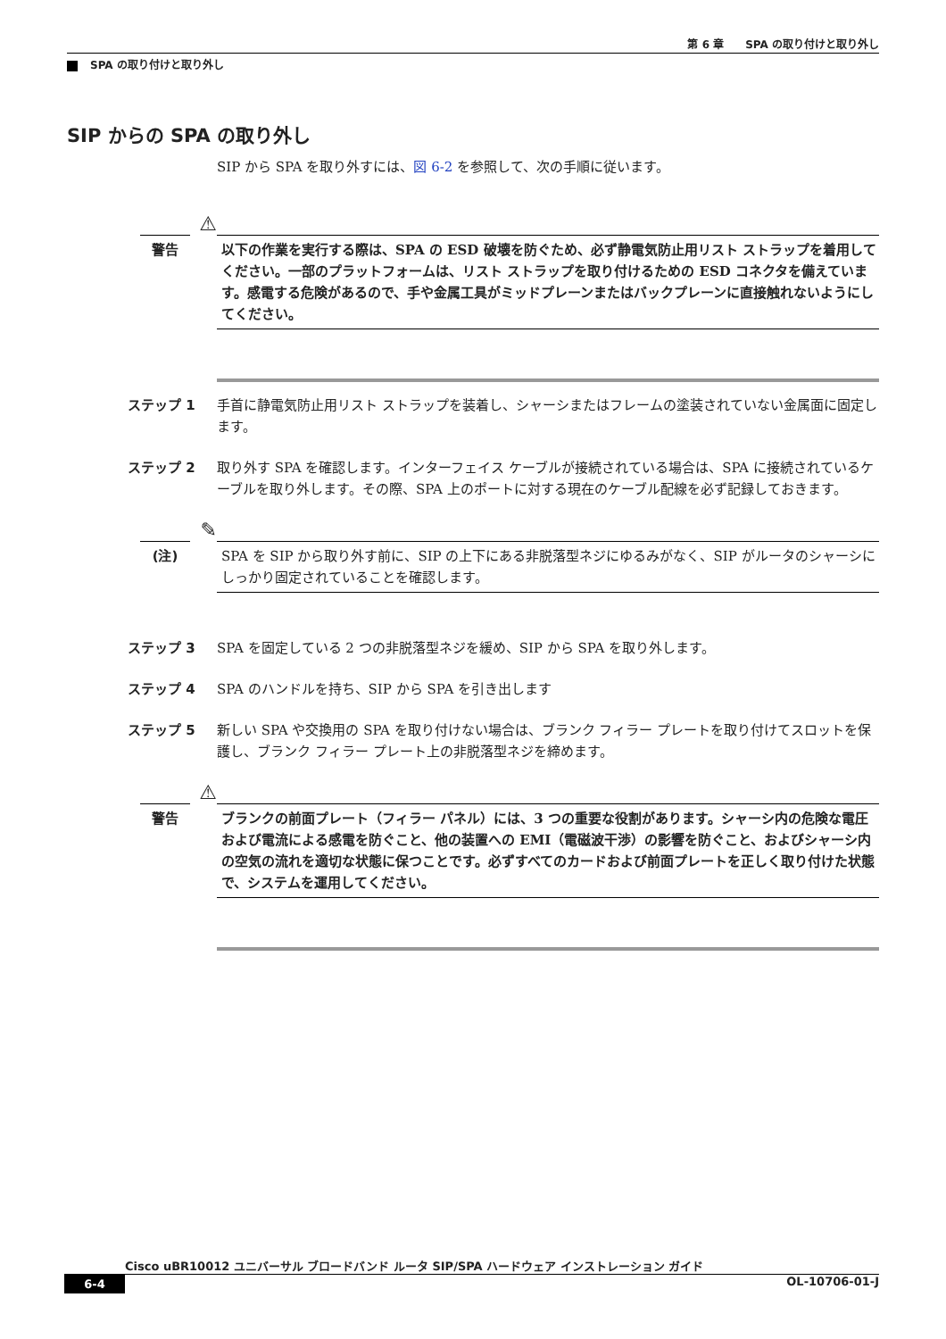第 6 章　　SPA の取り付けと取り外し
SPA の取り付けと取り外し
SIP からの SPA の取り外し
SIP から SPA を取り外すには、図 6-2 を参照して、次の手順に従います。
⚠
警告
以下の作業を実行する際は、SPA の ESD 破壊を防ぐため、必ず静電気防止用リスト ストラップを着用してください。一部のプラットフォームは、リスト ストラップを取り付けるための ESD コネクタを備えています。感電する危険があるので、手や金属工具がミッドプレーンまたはバックプレーンに直接触れないようにしてください。
ステップ 1 手首に静電気防止用リスト ストラップを装着し、シャーシまたはフレームの塗装されていない金属面に固定します。
ステップ 2 取り外す SPA を確認します。インターフェイス ケーブルが接続されている場合は、SPA に接続されているケーブルを取り外します。その際、SPA 上のポートに対する現在のケーブル配線を必ず記録しておきます。
✎
(注)
SPA を SIP から取り外す前に、SIP の上下にある非脱落型ネジにゆるみがなく、SIP がルータのシャーシにしっかり固定されていることを確認します。
ステップ 3 SPA を固定している 2 つの非脱落型ネジを緩め、SIP から SPA を取り外します。
ステップ 4 SPA のハンドルを持ち、SIP から SPA を引き出します
ステップ 5 新しい SPA や交換用の SPA を取り付けない場合は、ブランク フィラー プレートを取り付けてスロットを保護し、ブランク フィラー プレート上の非脱落型ネジを締めます。
⚠
警告
ブランクの前面プレート（フィラー パネル）には、3 つの重要な役割があります。シャーシ内の危険な電圧および電流による感電を防ぐこと、他の装置への EMI（電磁波干渉）の影響を防ぐこと、およびシャーシ内の空気の流れを適切な状態に保つことです。必ずすべてのカードおよび前面プレートを正しく取り付けた状態で、システムを運用してください。
Cisco uBR10012 ユニバーサル ブロードバンド ルータ SIP/SPA ハードウェア インストレーション ガイド
6-4 OL-10706-01-J